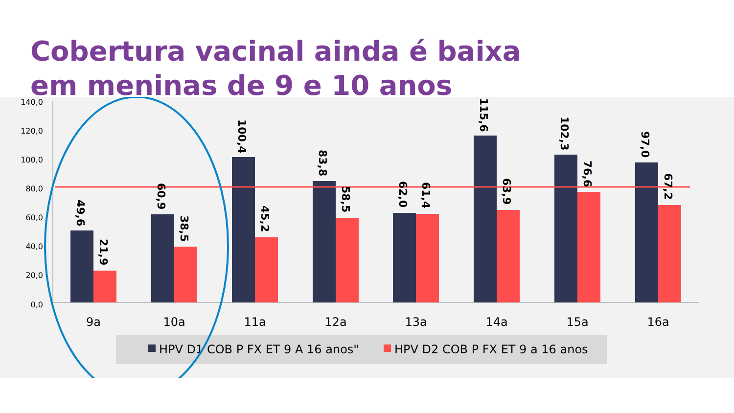Cobertura vacinal ainda é baixa
em meninas de 9 e 10 anos
140,0
120,0
100,0
80,0
60,0
40,0
20,0
0,0
49,6
21,9
60,9
38,5
100,4
45,2
83,8
58,5
62,0
61,4
115,6
63,9
102,3
76,6
97,0
67,2
9a
10a
11a
12a
13a
14a
15a
16a
HPV D1 COB P FX ET 9 A 16 anos"
HPV D2 COB P FX ET 9 a 16 anos